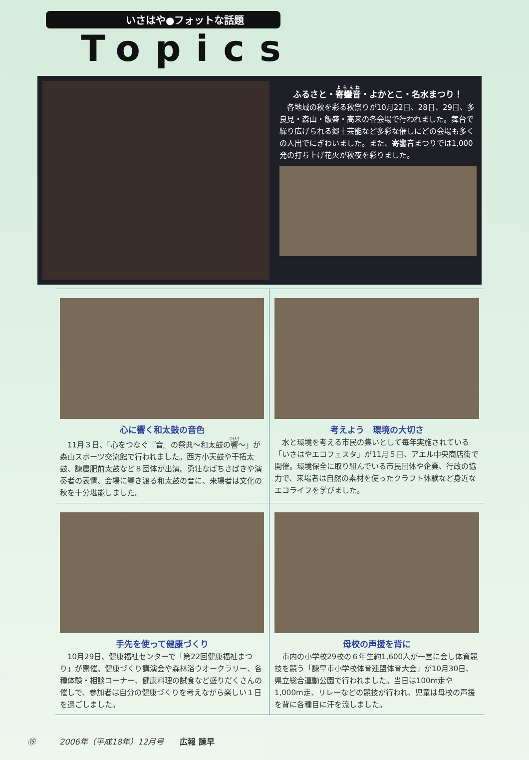いさはや●フォットな話題
Topics
ふるさと・寄鑾音・よかとこ・名水まつり！
　各地域の秋を彩る秋祭りが10月22日、28日、29日、多良見・森山・飯盛・高来の各会場で行われました。舞台で繰り広げられる郷土芸能など多彩な催しにどの会場も多くの人出でにぎわいました。また、寄鑾音まつりでは1,000発の打ち上げ花火が秋夜を彩りました。
心に響く和太鼓の音色
　11月３日、「心をつなぐ『音』の祭典～和太鼓の響～」が森山スポーツ交流館で行われました。西方小天鼓や干拓太鼓、諫農肥前太鼓など８団体が出演。勇壮なばちさばきや演奏者の表情、会場に響き渡る和太鼓の音に、来場者は文化の秋を十分堪能しました。
考えよう　環境の大切さ
　水と環境を考える市民の集いとして毎年実施されている「いさはやエコフェスタ」が11月５日、アエル中央商店街で開催。環境保全に取り組んでいる市民団体や企業、行政の協力で、来場者は自然の素材を使ったクラフト体験など身近なエコライフを学びました。
手先を使って健康づくり
　10月29日、健康福祉センターで「第22回健康福祉まつり」が開催。健康づくり講演会や森林浴ウオークラリー、各種体験・相談コーナー、健康料理の試食など盛りだくさんの催しで、参加者は自分の健康づくりを考えながら楽しい１日を過ごしました。
母校の声援を背に
　市内の小学校29校の６年生約1,600人が一堂に会し体育競技を競う「諫早市小学校体育連盟体育大会」が10月30日、県立総合運動公園で行われました。当日は100m走や1,000m走、リレーなどの競技が行われ、児童は母校の声援を背に各種目に汗を流しました。
⑮　　　2006年（平成18年）12月号　　広報 諫早